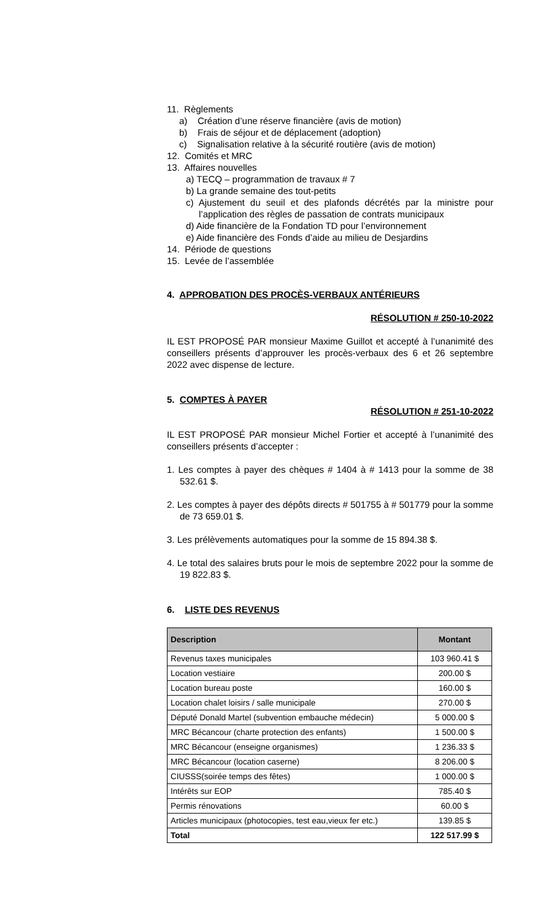11. Règlements
a) Création d’une réserve financière (avis de motion)
b) Frais de séjour et de déplacement (adoption)
c) Signalisation relative à la sécurité routière (avis de motion)
12. Comités et MRC
13. Affaires nouvelles
a) TECQ – programmation de travaux # 7
b) La grande semaine des tout-petits
c) Ajustement du seuil et des plafonds décrétés par la ministre pour l’application des règles de passation de contrats municipaux
d) Aide financière de la Fondation TD pour l’environnement
e) Aide financière des Fonds d’aide au milieu de Desjardins
14. Période de questions
15. Levée de l’assemblée
4. APPROBATION DES PROCÈS-VERBAUX ANTÉRIEURS
RÉSOLUTION # 250-10-2022
IL EST PROPOSÉ PAR monsieur Maxime Guillot et accepté à l’unanimité des conseillers présents d’approuver les procès-verbaux des 6 et 26 septembre 2022 avec dispense de lecture.
5. COMPTES À PAYER
RÉSOLUTION # 251-10-2022
IL EST PROPOSÉ PAR monsieur Michel Fortier et accepté à l’unanimité des conseillers présents d’accepter :
1. Les comptes à payer des chèques # 1404 à # 1413 pour la somme de 38 532.61 $.
2. Les comptes à payer des dépôts directs # 501755 à # 501779 pour la somme de 73 659.01 $.
3. Les prélèvements automatiques pour la somme de 15 894.38 $.
4. Le total des salaires bruts pour le mois de septembre 2022 pour la somme de 19 822.83 $.
6. LISTE DES REVENUS
| Description | Montant |
| --- | --- |
| Revenus taxes municipales | 103 960.41 $ |
| Location vestiaire | 200.00 $ |
| Location bureau poste | 160.00 $ |
| Location chalet loisirs / salle municipale | 270.00 $ |
| Député Donald Martel (subvention embauche médecin) | 5 000.00 $ |
| MRC Bécancour (charte protection des enfants) | 1 500.00 $ |
| MRC Bécancour (enseigne organismes) | 1 236.33 $ |
| MRC Bécancour (location caserne) | 8 206.00 $ |
| CIUSSS(soirée temps des fêtes) | 1 000.00 $ |
| Intérêts sur EOP | 785.40 $ |
| Permis rénovations | 60.00 $ |
| Articles municipaux (photocopies, test eau,vieux fer etc.) | 139.85 $ |
| Total | 122 517.99 $ |